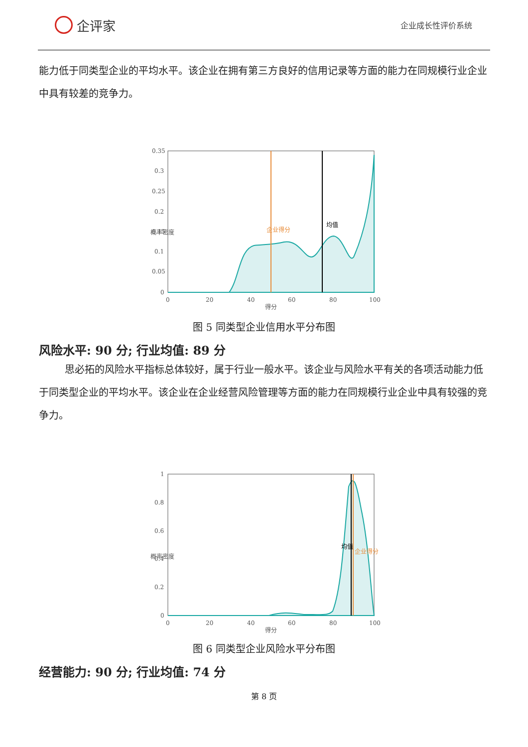企评家
企业成长性评价系统
能力低于同类型企业的平均水平。该企业在拥有第三方良好的信用记录等方面的能力在同规模行业企业中具有较差的竞争力。
0.35
0.3
0.25
0.2
0.15
0.1
0.05
0
0
20
40
60
80
100
得分
企业得分
均值
概率密度
图 5 同类型企业信用水平分布图
风险水平: 90 分; 行业均值: 89 分
思必拓的风险水平指标总体较好，属于行业一般水平。该企业与风险水平有关的各项活动能力低于同类型企业的平均水平。该企业在企业经营风险管理等方面的能力在同规模行业企业中具有较强的竞争力。
1
0.8
0.6
0.4
0.2
0
0
20
40
60
80
100
得分
均值
企业得分
概率密度
图 6 同类型企业风险水平分布图
经营能力: 90 分; 行业均值: 74 分
第 8 页